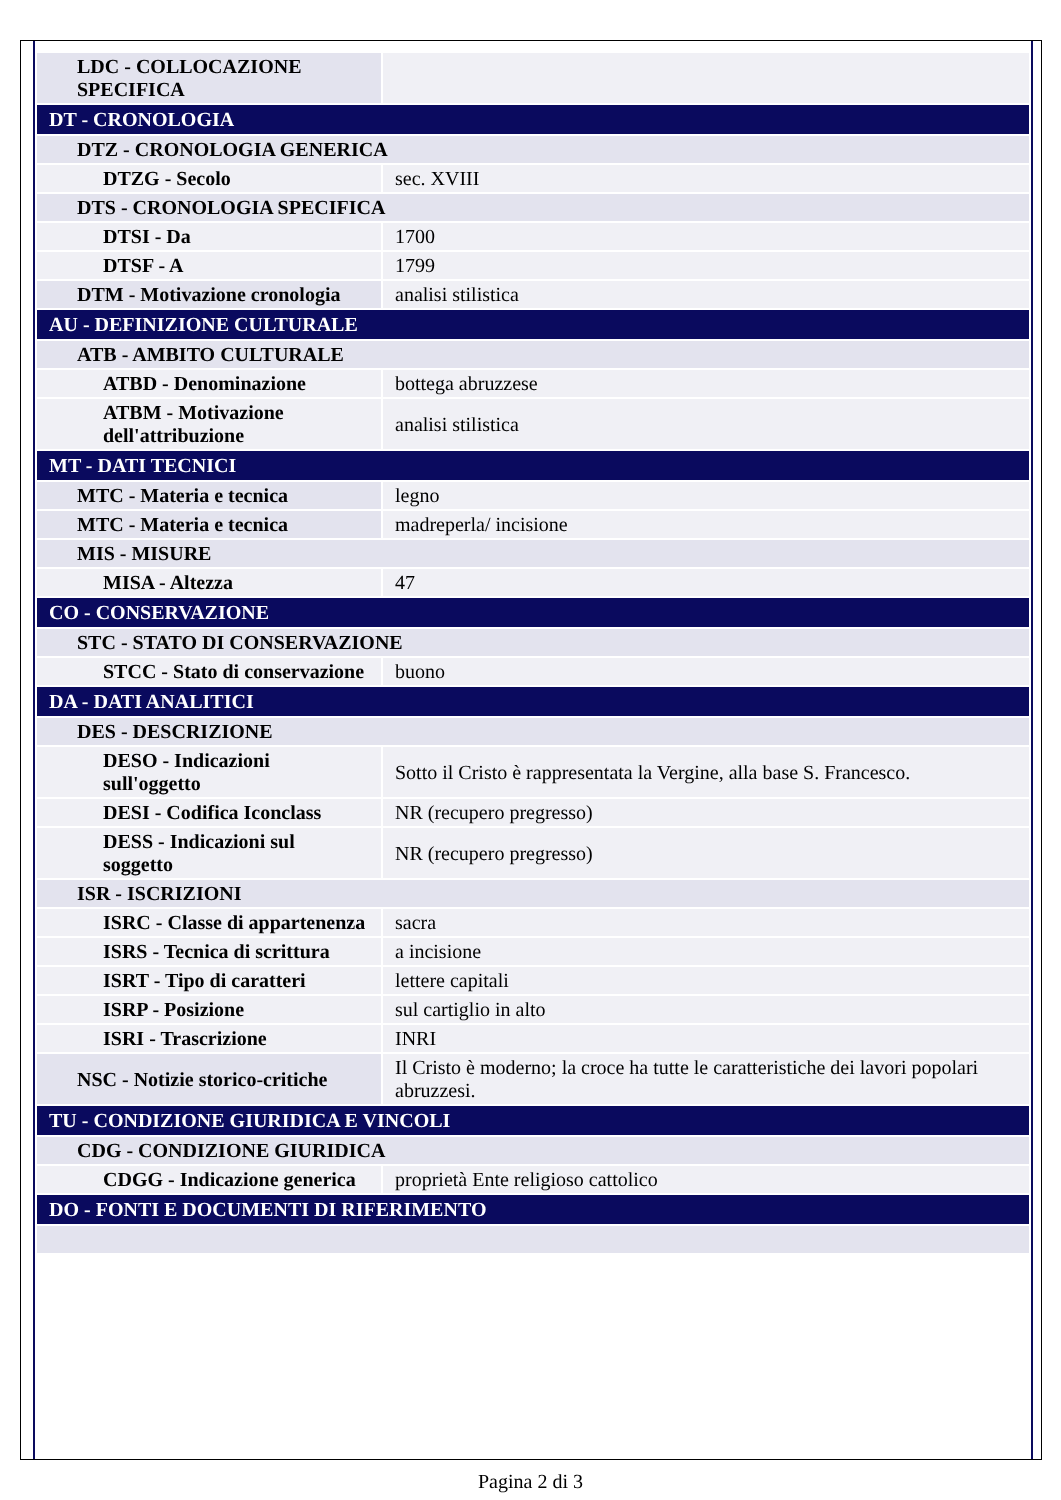| LDC - COLLOCAZIONE SPECIFICA | |
| DT - CRONOLOGIA | |
| DTZ - CRONOLOGIA GENERICA | |
| DTZG - Secolo | sec. XVIII |
| DTS - CRONOLOGIA SPECIFICA | |
| DTSI - Da | 1700 |
| DTSF - A | 1799 |
| DTM - Motivazione cronologia | analisi stilistica |
| AU - DEFINIZIONE CULTURALE | |
| ATB - AMBITO CULTURALE | |
| ATBD - Denominazione | bottega abruzzese |
| ATBM - Motivazione dell'attribuzione | analisi stilistica |
| MT - DATI TECNICI | |
| MTC - Materia e tecnica | legno |
| MTC - Materia e tecnica | madreperla/ incisione |
| MIS - MISURE | |
| MISA - Altezza | 47 |
| CO - CONSERVAZIONE | |
| STC - STATO DI CONSERVAZIONE | |
| STCC - Stato di conservazione | buono |
| DA - DATI ANALITICI | |
| DES - DESCRIZIONE | |
| DESO - Indicazioni sull'oggetto | Sotto il Cristo è rappresentata la Vergine, alla base S. Francesco. |
| DESI - Codifica Iconclass | NR (recupero pregresso) |
| DESS - Indicazioni sul soggetto | NR (recupero pregresso) |
| ISR - ISCRIZIONI | |
| ISRC - Classe di appartenenza | sacra |
| ISRS - Tecnica di scrittura | a incisione |
| ISRT - Tipo di caratteri | lettere capitali |
| ISRP - Posizione | sul cartiglio in alto |
| ISRI - Trascrizione | INRI |
| NSC - Notizie storico-critiche | Il Cristo è moderno; la croce ha tutte le caratteristiche dei lavori popolari abruzzesi. |
| TU - CONDIZIONE GIURIDICA E VINCOLI | |
| CDG - CONDIZIONE GIURIDICA | |
| CDGG - Indicazione generica | proprietà Ente religioso cattolico |
| DO - FONTI E DOCUMENTI DI RIFERIMENTO | |
Pagina 2 di 3